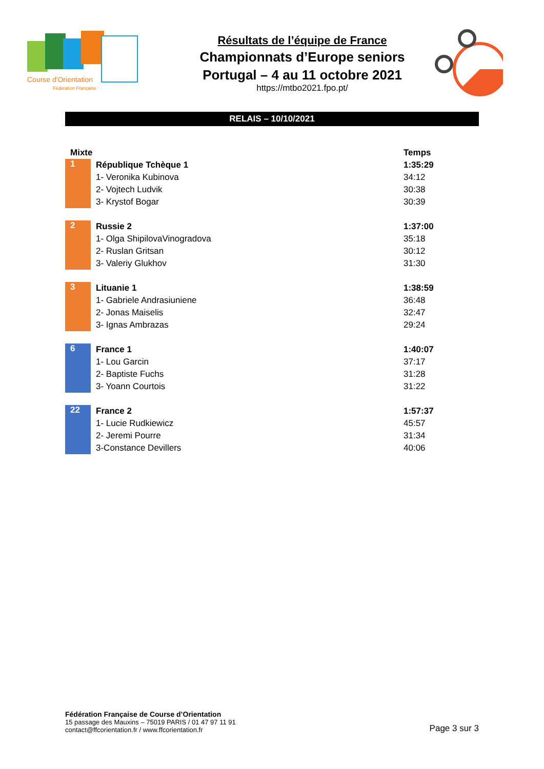Course d'Orientation
Fédération Française
Résultats de l’équipe de France
Championnats d’Europe seniors
Portugal – 4 au 11 octobre 2021
https://mtbo2021.fpo.pt/
RELAIS – 10/10/2021
| Mixte | | Temps |
| --- | --- | --- |
| 1 | République Tchèque 1 | 1:35:29 |
| | 1- Veronika Kubinova | 34:12 |
| | 2- Vojtech Ludvik | 30:38 |
| | 3- Krystof Bogar | 30:39 |
| 2 | Russie 2 | 1:37:00 |
| | 1- Olga ShipilovaVinogradova | 35:18 |
| | 2- Ruslan Gritsan | 30:12 |
| | 3- Valeriy Glukhov | 31:30 |
| 3 | Lituanie 1 | 1:38:59 |
| | 1- Gabriele Andrasiuniene | 36:48 |
| | 2- Jonas Maiselis | 32:47 |
| | 3- Ignas Ambrazas | 29:24 |
| 6 | France 1 | 1:40:07 |
| | 1- Lou Garcin | 37:17 |
| | 2- Baptiste Fuchs | 31:28 |
| | 3- Yoann Courtois | 31:22 |
| 22 | France 2 | 1:57:37 |
| | 1- Lucie Rudkiewicz | 45:57 |
| | 2- Jeremi Pourre | 31:34 |
| | 3-Constance Devillers | 40:06 |
Fédération Française de Course d’Orientation
15 passage des Mauxins – 75019 PARIS / 01 47 97 11 91
contact@ffcorientation.fr / www.ffcorientation.fr
Page 3 sur 3